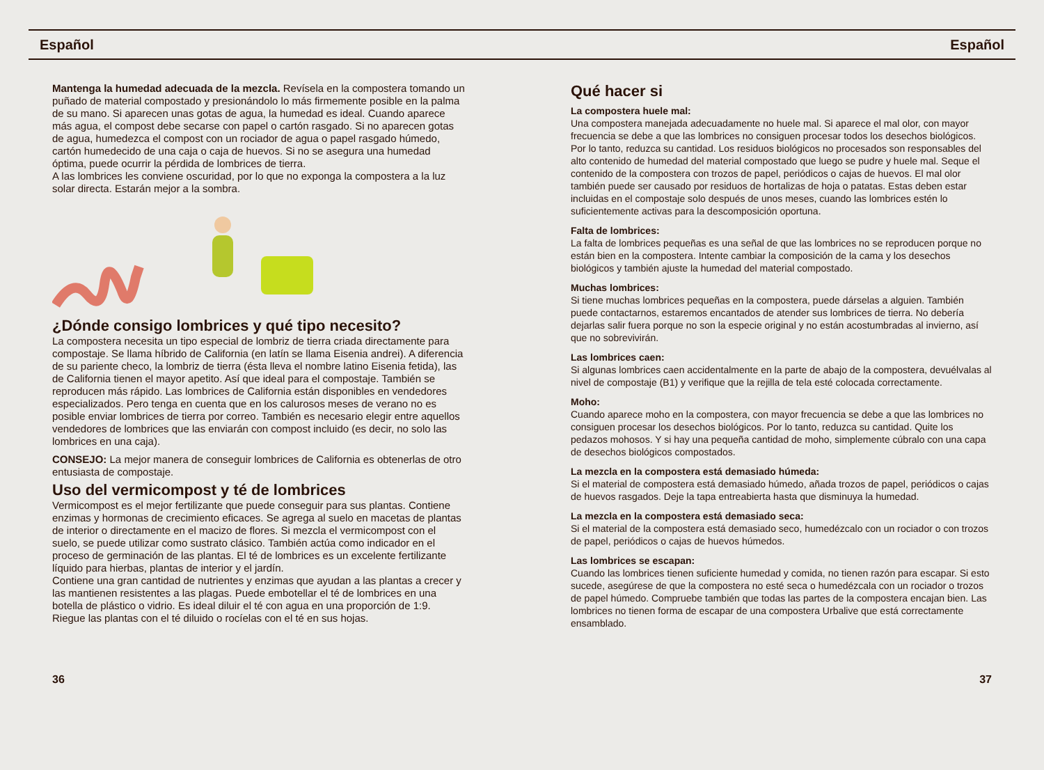Español Español
Mantenga la humedad adecuada de la mezcla. Revísela en la compostera tomando un puñado de material compostado y presionándolo lo más firmemente posible en la palma de su mano. Si aparecen unas gotas de agua, la humedad es ideal. Cuando aparece más agua, el compost debe secarse con papel o cartón rasgado. Si no aparecen gotas de agua, humedezca el compost con un rociador de agua o papel rasgado húmedo, cartón humedecido de una caja o caja de huevos. Si no se asegura una humedad óptima, puede ocurrir la pérdida de lombrices de tierra.
A las lombrices les conviene oscuridad, por lo que no exponga la compostera a la luz solar directa. Estarán mejor a la sombra.
¿Dónde consigo lombrices y qué tipo necesito?
La compostera necesita un tipo especial de lombriz de tierra criada directamente para compostaje. Se llama híbrido de California (en latín se llama Eisenia andrei). A diferencia de su pariente checo, la lombriz de tierra (ésta lleva el nombre latino Eisenia fetida), las de California tienen el mayor apetito. Así que ideal para el compostaje. También se reproducen más rápido. Las lombrices de California están disponibles en vendedores especializados. Pero tenga en cuenta que en los calurosos meses de verano no es posible enviar lombrices de tierra por correo. También es necesario elegir entre aquellos vendedores de lombrices que las enviarán con compost incluido (es decir, no solo las lombrices en una caja).
CONSEJO: La mejor manera de conseguir lombrices de California es obtenerlas de otro entusiasta de compostaje.
Uso del vermicompost y té de lombrices
Vermicompost es el mejor fertilizante que puede conseguir para sus plantas. Contiene enzimas y hormonas de crecimiento eficaces. Se agrega al suelo en macetas de plantas de interior o directamente en el macizo de flores. Si mezcla el vermicompost con el suelo, se puede utilizar como sustrato clásico. También actúa como indicador en el proceso de germinación de las plantas. El té de lombrices es un excelente fertilizante líquido para hierbas, plantas de interior y el jardín.
Contiene una gran cantidad de nutrientes y enzimas que ayudan a las plantas a crecer y las mantienen resistentes a las plagas. Puede embotellar el té de lombrices en una botella de plástico o vidrio. Es ideal diluir el té con agua en una proporción de 1:9. Riegue las plantas con el té diluido o rocíelas con el té en sus hojas.
Qué hacer si
La compostera huele mal:
Una compostera manejada adecuadamente no huele mal. Si aparece el mal olor, con mayor frecuencia se debe a que las lombrices no consiguen procesar todos los desechos biológicos. Por lo tanto, reduzca su cantidad. Los residuos biológicos no procesados son responsables del alto contenido de humedad del material compostado que luego se pudre y huele mal. Seque el contenido de la compostera con trozos de papel, periódicos o cajas de huevos. El mal olor también puede ser causado por residuos de hortalizas de hoja o patatas. Estas deben estar incluidas en el compostaje solo después de unos meses, cuando las lombrices estén lo suficientemente activas para la descomposición oportuna.
Falta de lombrices:
La falta de lombrices pequeñas es una señal de que las lombrices no se reproducen porque no están bien en la compostera. Intente cambiar la composición de la cama y los desechos biológicos y también ajuste la humedad del material compostado.
Muchas lombrices:
Si tiene muchas lombrices pequeñas en la compostera, puede dárselas a alguien. También puede contactarnos, estaremos encantados de atender sus lombrices de tierra. No debería dejarlas salir fuera porque no son la especie original y no están acostumbradas al invierno, así que no sobrevivirán.
Las lombrices caen:
Si algunas lombrices caen accidentalmente en la parte de abajo de la compostera, devuélvalas al nivel de compostaje (B1) y verifique que la rejilla de tela esté colocada correctamente.
Moho:
Cuando aparece moho en la compostera, con mayor frecuencia se debe a que las lombrices no consiguen procesar los desechos biológicos. Por lo tanto, reduzca su cantidad. Quite los pedazos mohosos. Y si hay una pequeña cantidad de moho, simplemente cúbralo con una capa de desechos biológicos compostados.
La mezcla en la compostera está demasiado húmeda:
Si el material de compostera está demasiado húmedo, añada trozos de papel, periódicos o cajas de huevos rasgados. Deje la tapa entreabierta hasta que disminuya la humedad.
La mezcla en la compostera está demasiado seca:
Si el material de la compostera está demasiado seco, humedézcalo con un rociador o con trozos de papel, periódicos o cajas de huevos húmedos.
Las lombrices se escapan:
Cuando las lombrices tienen suficiente humedad y comida, no tienen razón para escapar. Si esto sucede, asegúrese de que la compostera no esté seca o humedézcala con un rociador o trozos de papel húmedo. Compruebe también que todas las partes de la compostera encajan bien. Las lombrices no tienen forma de escapar de una compostera Urbalive que está correctamente ensamblado.
36 37